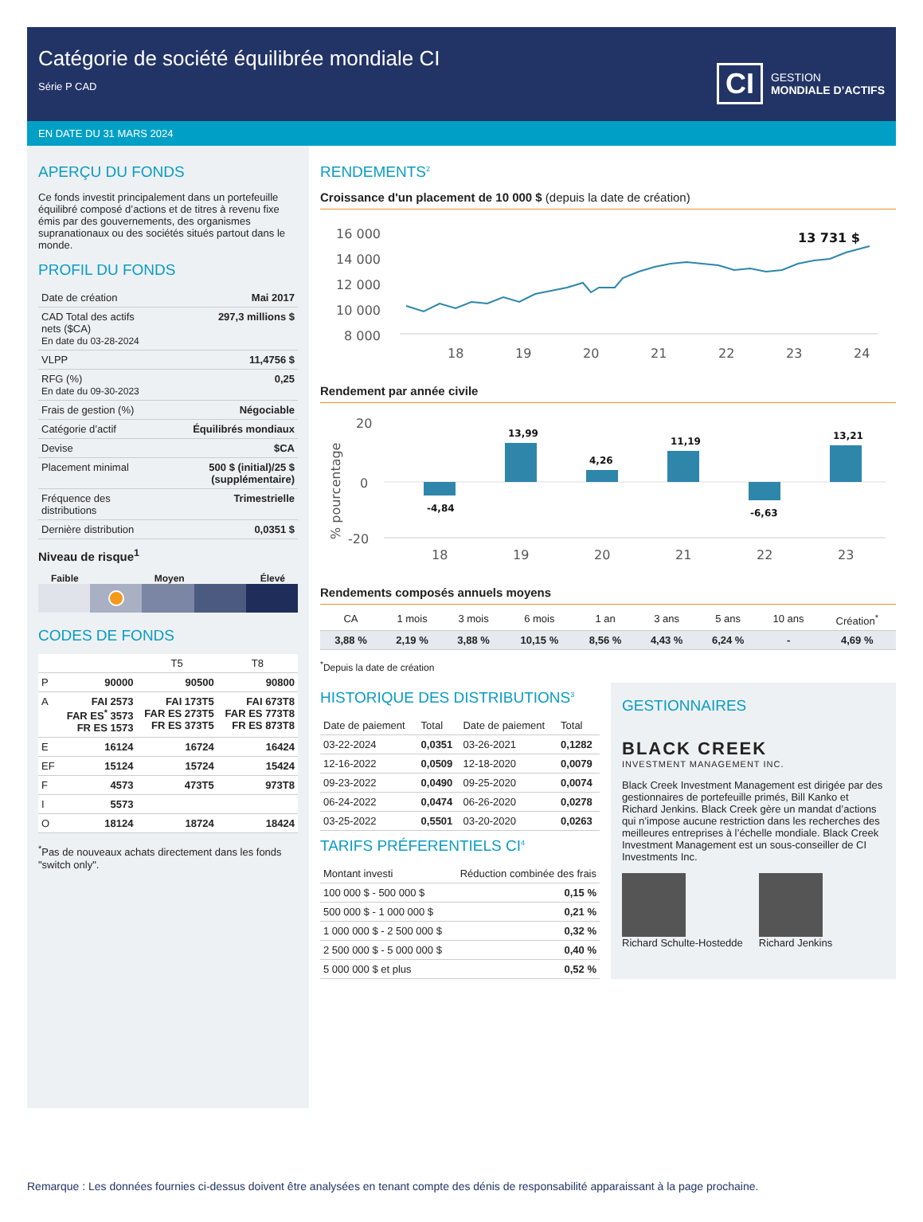Catégorie de société équilibrée mondiale CI
Série P CAD
CI GESTION
MONDIALE D’ACTIFS
EN DATE DU 31 MARS 2024
APERÇU DU FONDS
Ce fonds investit principalement dans un portefeuille équilibré composé d’actions et de titres à revenu fixe émis par des gouvernements, des organismes supranationaux ou des sociétés situés partout dans le monde.
PROFIL DU FONDS
| Date de création | Mai 2017 |
| CAD Total des actifs nets ($CA) En date du 03-28-2024 | 297,3 millions $ |
| VLPP | 11,4756 $ |
| RFG (%) En date du 09-30-2023 | 0,25 |
| Frais de gestion (%) | Négociable |
| Catégorie d’actif | Équilibrés mondiaux |
| Devise | $CA |
| Placement minimal | 500 $ (initial)/25 $ (supplémentaire) |
| Fréquence des distributions | Trimestrielle |
| Dernière distribution | 0,0351 $ |
Niveau de risque<sup>1</sup>
Faible Moyen Élevé
CODES DE FONDS
| | | T5 | T8 |
| --- | --- | --- | --- |
| P | 90000 | 90500 | 90800 |
| A | FAI 2573 FAR ES<sup>*</sup> 3573 FR ES 1573 | FAI 173T5 FAR ES 273T5 FR ES 373T5 | FAI 673T8 FAR ES 773T8 FR ES 873T8 |
| E | 16124 | 16724 | 16424 |
| EF | 15124 | 15724 | 15424 |
| F | 4573 | 473T5 | 973T8 |
| I | 5573 | | |
| O | 18124 | 18724 | 18424 |
<sup>*</sup> Pas de nouveaux achats directement dans les fonds "switch only".
RENDEMENTS<sup>2</sup>
Croissance d'un placement de 10 000 $ (depuis la date de création)
16 000
14 000
12 000
10 000
8 000
18
19
20
21
22
23
24
13 731 $
Rendement par année civile
20
0
-20
% pourcentage
-4,84
13,99
4,26
11,19
-6,63
13,21
18
19
20
21
22
23
Rendements composés annuels moyens
| CA | 1 mois | 3 mois | 6 mois | 1 an | 3 ans | 5 ans | 10 ans | Création<sup>*</sup> |
| --- | --- | --- | --- | --- | --- | --- | --- | --- |
| 3,88 % | 2,19 % | 3,88 % | 10,15 % | 8,56 % | 4,43 % | 6,24 % | - | 4,69 % |
<sup>*</sup> Depuis la date de création
HISTORIQUE DES DISTRIBUTIONS<sup>3</sup>
| Date de paiement | Total | Date de paiement | Total |
| --- | --- | --- | --- |
| 03-22-2024 | 0,0351 | 03-26-2021 | 0,1282 |
| 12-16-2022 | 0,0509 | 12-18-2020 | 0,0079 |
| 09-23-2022 | 0,0490 | 09-25-2020 | 0,0074 |
| 06-24-2022 | 0,0474 | 06-26-2020 | 0,0278 |
| 03-25-2022 | 0,5501 | 03-20-2020 | 0,0263 |
TARIFS PRÉFERENTIELS CI<sup>4</sup>
| Montant investi | Réduction combinée des frais |
| 100 000 $ - 500 000 $ | 0,15 % |
| 500 000 $ - 1 000 000 $ | 0,21 % |
| 1 000 000 $ - 2 500 000 $ | 0,32 % |
| 2 500 000 $ - 5 000 000 $ | 0,40 % |
| 5 000 000 $ et plus | 0,52 % |
GESTIONNAIRES
BLACK CREEK
INVESTMENT MANAGEMENT INC.
Black Creek Investment Management est dirigée par des gestionnaires de portefeuille primés, Bill Kanko et Richard Jenkins. Black Creek gère un mandat d’actions qui n’impose aucune restriction dans les recherches des meilleures entreprises à l’échelle mondiale. Black Creek Investment Management est un sous-conseiller de CI Investments Inc.
Richard Schulte-Hostedde Richard Jenkins
Remarque : Les données fournies ci-dessus doivent être analysées en tenant compte des dénis de responsabilité apparaissant à la page prochaine.